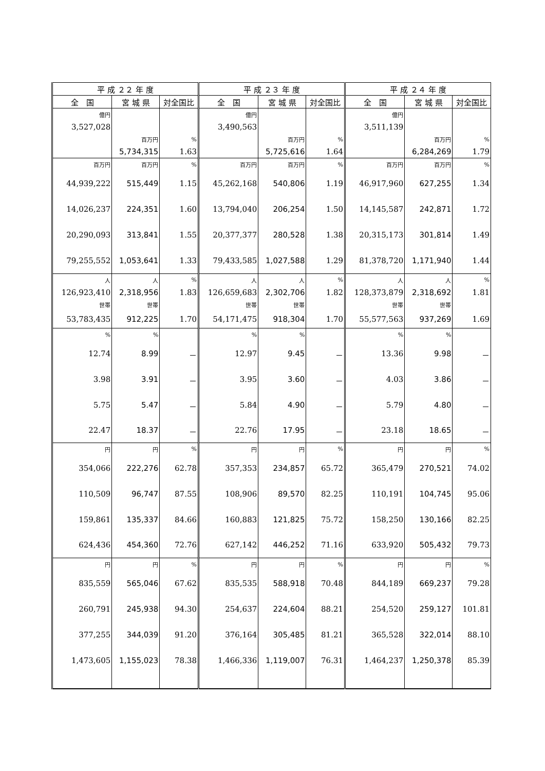| 平 成 ２２ 年 度 | | | 平 成 ２３ 年 度 | | | 平 成 ２４ 年 度 | | |
| --- | --- | --- | --- | --- | --- | --- | --- | --- |
| 全 国 | 宮 城 県 | 対全国比 | 全 国 | 宮 城 県 | 対全国比 | 全 国 | 宮 城 県 | 対全国比 |
| 億円 | | | 億円 | | | 億円 | | |
| 3,527,028 | | | 3,490,563 | | | 3,511,139 | | |
| | 百万円 | % | | 百万円 | % | | 百万円 | % |
| | 5,734,315 | 1.63 | | 5,725,616 | 1.64 | | 6,284,269 | 1.79 |
| 百万円 | 百万円 | % | 百万円 | 百万円 | % | 百万円 | 百万円 | % |
| 44,939,222 | 515,449 | 1.15 | 45,262,168 | 540,806 | 1.19 | 46,917,960 | 627,255 | 1.34 |
| 14,026,237 | 224,351 | 1.60 | 13,794,040 | 206,254 | 1.50 | 14,145,587 | 242,871 | 1.72 |
| 20,290,093 | 313,841 | 1.55 | 20,377,377 | 280,528 | 1.38 | 20,315,173 | 301,814 | 1.49 |
| 79,255,552 | 1,053,641 | 1.33 | 79,433,585 | 1,027,588 | 1.29 | 81,378,720 | 1,171,940 | 1.44 |
| 人 | 人 | % | 人 | 人 | % | 人 | 人 | % |
| 126,923,410 | 2,318,956 | 1.83 | 126,659,683 | 2,302,706 | 1.82 | 128,373,879 | 2,318,692 | 1.81 |
| 世帯 | 世帯 | | 世帯 | 世帯 | | 世帯 | 世帯 | |
| 53,783,435 | 912,225 | 1.70 | 54,171,475 | 918,304 | 1.70 | 55,577,563 | 937,269 | 1.69 |
| % | % | | % | % | | % | % | |
| 12.74 | 8.99 | － | 12.97 | 9.45 | － | 13.36 | 9.98 | － |
| 3.98 | 3.91 | － | 3.95 | 3.60 | － | 4.03 | 3.86 | － |
| 5.75 | 5.47 | － | 5.84 | 4.90 | － | 5.79 | 4.80 | － |
| 22.47 | 18.37 | － | 22.76 | 17.95 | － | 23.18 | 18.65 | － |
| 円 | 円 | % | 円 | 円 | % | 円 | 円 | % |
| 354,066 | 222,276 | 62.78 | 357,353 | 234,857 | 65.72 | 365,479 | 270,521 | 74.02 |
| 110,509 | 96,747 | 87.55 | 108,906 | 89,570 | 82.25 | 110,191 | 104,745 | 95.06 |
| 159,861 | 135,337 | 84.66 | 160,883 | 121,825 | 75.72 | 158,250 | 130,166 | 82.25 |
| 624,436 | 454,360 | 72.76 | 627,142 | 446,252 | 71.16 | 633,920 | 505,432 | 79.73 |
| 円 | 円 | % | 円 | 円 | % | 円 | 円 | % |
| 835,559 | 565,046 | 67.62 | 835,535 | 588,918 | 70.48 | 844,189 | 669,237 | 79.28 |
| 260,791 | 245,938 | 94.30 | 254,637 | 224,604 | 88.21 | 254,520 | 259,127 | 101.81 |
| 377,255 | 344,039 | 91.20 | 376,164 | 305,485 | 81.21 | 365,528 | 322,014 | 88.10 |
| 1,473,605 | 1,155,023 | 78.38 | 1,466,336 | 1,119,007 | 76.31 | 1,464,237 | 1,250,378 | 85.39 |